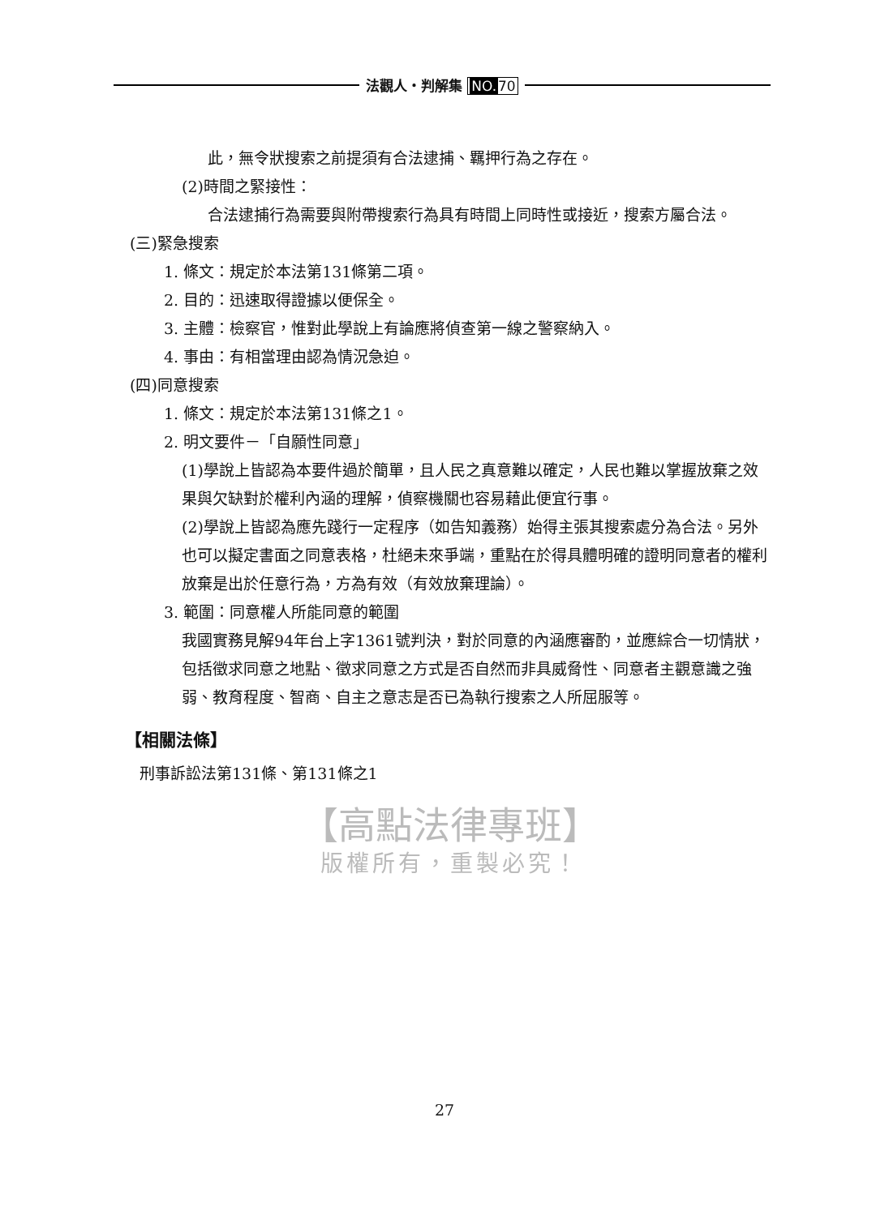法觀人・判解集 NO. 70
此，無令狀搜索之前提須有合法逮捕、羈押行為之存在。
(2)時間之緊接性：
合法逮捕行為需要與附帶搜索行為具有時間上同時性或接近，搜索方屬合法。
(三)緊急搜索
1. 條文：規定於本法第131條第二項。
2. 目的：迅速取得證據以便保全。
3. 主體：檢察官，惟對此學說上有論應將偵查第一線之警察納入。
4. 事由：有相當理由認為情況急迫。
(四)同意搜索
1. 條文：規定於本法第131條之1。
2. 明文要件－「自願性同意」
(1)學說上皆認為本要件過於簡單，且人民之真意難以確定，人民也難以掌握放棄之效果與欠缺對於權利內涵的理解，偵察機關也容易藉此便宜行事。
(2)學說上皆認為應先踐行一定程序（如告知義務）始得主張其搜索處分為合法。另外也可以擬定書面之同意表格，杜絕未來爭端，重點在於得具體明確的證明同意者的權利放棄是出於任意行為，方為有效（有效放棄理論）。
3. 範圍：同意權人所能同意的範圍
我國實務見解94年台上字1361號判決，對於同意的內涵應審酌，並應綜合一切情狀，包括徵求同意之地點、徵求同意之方式是否自然而非具威脅性、同意者主觀意識之強弱、教育程度、智商、自主之意志是否已為執行搜索之人所屈服等。
【相關法條】
刑事訴訟法第131條、第131條之1
【高點法律專班】
版權所有，重製必究！
27